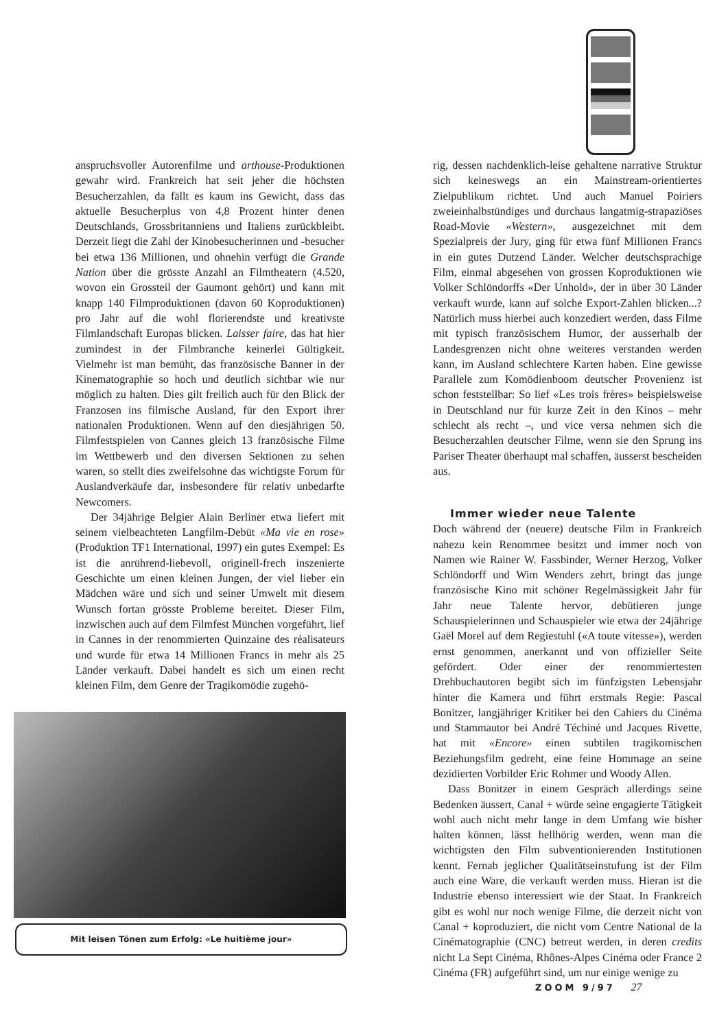anspruchsvoller Autorenfilme und arthouse-Produktionen gewahr wird. Frankreich hat seit jeher die höchsten Besucherzahlen, da fällt es kaum ins Gewicht, dass das aktuelle Besucherplus von 4,8 Prozent hinter denen Deutschlands, Grossbritanniens und Italiens zurückbleibt. Derzeit liegt die Zahl der Kinobesucherinnen und -besucher bei etwa 136 Millionen, und ohnehin verfügt die Grande Nation über die grösste Anzahl an Filmtheatern (4.520, wovon ein Grossteil der Gaumont gehört) und kann mit knapp 140 Filmproduktionen (davon 60 Koproduktionen) pro Jahr auf die wohl florierendste und kreativste Filmlandschaft Europas blicken. Laisser faire, das hat hier zumindest in der Filmbranche keinerlei Gültigkeit. Vielmehr ist man bemüht, das französische Banner in der Kinematographie so hoch und deutlich sichtbar wie nur möglich zu halten. Dies gilt freilich auch für den Blick der Franzosen ins filmische Ausland, für den Export ihrer nationalen Produktionen. Wenn auf den diesjährigen 50. Filmfestspielen von Cannes gleich 13 französische Filme im Wettbewerb und den diversen Sektionen zu sehen waren, so stellt dies zweifelsohne das wichtigste Forum für Auslandverkäufe dar, insbesondere für relativ unbedarfte Newcomers.
Der 34jährige Belgier Alain Berliner etwa liefert mit seinem vielbeachteten Langfilm-Debüt «Ma vie en rose» (Produktion TF1 International, 1997) ein gutes Exempel: Es ist die anrührend-liebevoll, originell-frech inszenierte Geschichte um einen kleinen Jungen, der viel lieber ein Mädchen wäre und sich und seiner Umwelt mit diesem Wunsch fortan grösste Probleme bereitet. Dieser Film, inzwischen auch auf dem Filmfest München vorgeführt, lief in Cannes in der renommierten Quinzaine des réalisateurs und wurde für etwa 14 Millionen Francs in mehr als 25 Länder verkauft. Dabei handelt es sich um einen recht kleinen Film, dem Genre der Tragikomödie zugehö-
Mit leisen Tönen zum Erfolg: «Le huitième jour»
rig, dessen nachdenklich-leise gehaltene narrative Struktur sich keineswegs an ein Mainstream-orientiertes Zielpublikum richtet. Und auch Manuel Poiriers zweieinhalbstündiges und durchaus langatmig-strapaziöses Road-Movie «Western», ausgezeichnet mit dem Spezialpreis der Jury, ging für etwa fünf Millionen Francs in ein gutes Dutzend Länder. Welcher deutschsprachige Film, einmal abgesehen von grossen Koproduktionen wie Volker Schlöndorffs «Der Unhold», der in über 30 Länder verkauft wurde, kann auf solche Export-Zahlen blicken...? Natürlich muss hierbei auch konzediert werden, dass Filme mit typisch französischem Humor, der ausserhalb der Landesgrenzen nicht ohne weiteres verstanden werden kann, im Ausland schlechtere Karten haben. Eine gewisse Parallele zum Komödienboom deutscher Provenienz ist schon feststellbar: So lief «Les trois frères» beispielsweise in Deutschland nur für kurze Zeit in den Kinos – mehr schlecht als recht –, und vice versa nehmen sich die Besucherzahlen deutscher Filme, wenn sie den Sprung ins Pariser Theater überhaupt mal schaffen, äusserst bescheiden aus.
Immer wieder neue Talente
Doch während der (neuere) deutsche Film in Frankreich nahezu kein Renommee besitzt und immer noch von Namen wie Rainer W. Fassbinder, Werner Herzog, Volker Schlöndorff und Wim Wenders zehrt, bringt das junge französische Kino mit schöner Regelmässigkeit Jahr für Jahr neue Talente hervor, debütieren junge Schauspielerinnen und Schauspieler wie etwa der 24jährige Gaël Morel auf dem Regiestuhl («A toute vitesse»), werden ernst genommen, anerkannt und von offizieller Seite gefördert. Oder einer der renommiertesten Drehbuchautoren begibt sich im fünfzigsten Lebensjahr hinter die Kamera und führt erstmals Regie: Pascal Bonitzer, langjähriger Kritiker bei den Cahiers du Cinéma und Stammautor bei André Téchiné und Jacques Rivette, hat mit «Encore» einen subtilen tragikomischen Beziehungsfilm gedreht, eine feine Hommage an seine dezidierten Vorbilder Eric Rohmer und Woody Allen.
Dass Bonitzer in einem Gespräch allerdings seine Bedenken äussert, Canal + würde seine engagierte Tätigkeit wohl auch nicht mehr lange in dem Umfang wie bisher halten können, lässt hellhörig werden, wenn man die wichtigsten den Film subventionierenden Institutionen kennt. Fernab jeglicher Qualitätseinstufung ist der Film auch eine Ware, die verkauft werden muss. Hieran ist die Industrie ebenso interessiert wie der Staat. In Frankreich gibt es wohl nur noch wenige Filme, die derzeit nicht von Canal + koproduziert, die nicht vom Centre National de la Cinématographie (CNC) betreut werden, in deren credits nicht La Sept Cinéma, Rhônes-Alpes Cinéma oder France 2 Cinéma (FR) aufgeführt sind, um nur einige wenige zu
ZOOM 9/97 27